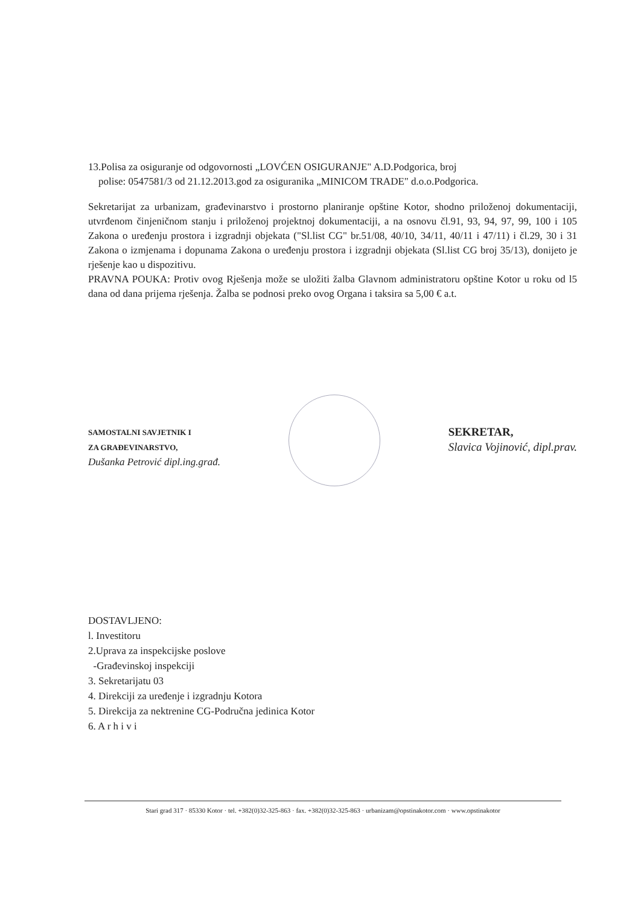13.Polisa za osiguranje od odgovornosti „LOVĆEN OSIGURANJE" A.D.Podgorica, broj
polise: 0547581/3 od 21.12.2013.god za osiguranika „MINICOM TRADE" d.o.o.Podgorica.
Sekretarijat za urbanizam, građevinarstvo i prostorno planiranje opštine Kotor, shodno priloženoj dokumentaciji, utvrđenom činjeničnom stanju i priloženoj projektnoj dokumentaciji, a na osnovu čl.91, 93, 94, 97, 99, 100 i 105 Zakona o uređenju prostora i izgradnji objekata ("Sl.list CG" br.51/08, 40/10, 34/11, 40/11 i 47/11) i čl.29, 30 i 31 Zakona o izmjenama i dopunama Zakona o uređenju prostora i izgradnji objekata (Sl.list CG broj 35/13), donijeto je rješenje kao u dispozitivu.
PRAVNA POUKA: Protiv ovog Rješenja može se uložiti žalba Glavnom administratoru opštine Kotor u roku od l5 dana od dana prijema rješenja. Žalba se podnosi preko ovog Organa i taksira sa 5,00 € a.t.
SAMOSTALNI SAVJETNIK I
ZA GRAĐEVINARSTVO,
Dušanka Petrović dipl.ing.građ.
SEKRETAR,
Slavica Vojinović, dipl.prav.
DOSTAVLJENO:
l. Investitoru
2.Uprava za inspekcijske poslove
-Građevinskoj inspekciji
3. Sekretarijatu 03
4. Direkciji za uređenje i izgradnju Kotora
5. Direkcija za nektrenine CG-Područna jedinica Kotor
6. A r h i v i
Stari grad 317 · 85330 Kotor · tel. +382(0)32-325-863 · fax. +382(0)32-325-863 · urbanizam@opstinakotor.com · www.opstinakotor